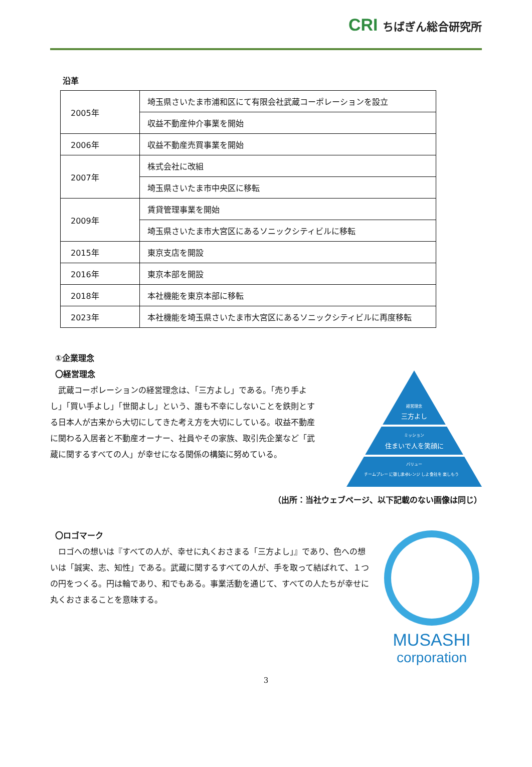CRI ちばぎん総合研究所
沿革
| 2005年 | 埼玉県さいたま市浦和区にて有限会社武蔵コーポレーションを設立 |
| | 収益不動産仲介事業を開始 |
| 2006年 | 収益不動産売買事業を開始 |
| 2007年 | 株式会社に改組 |
| | 埼玉県さいたま市中央区に移転 |
| 2009年 | 賃貸管理事業を開始 |
| | 埼玉県さいたま市大宮区にあるソニックシティビルに移転 |
| 2015年 | 東京支店を開設 |
| 2016年 | 東京本部を開設 |
| 2018年 | 本社機能を東京本部に移転 |
| 2023年 | 本社機能を埼玉県さいたま市大宮区にあるソニックシティビルに再度移転 |
①企業理念
〇経営理念
　武蔵コーポレーションの経営理念は、「三方よし」である。「売り手よし」「買い手よし」「世間よし」という、誰も不幸にしないことを鉄則とする日本人が古来から大切にしてきた考え方を大切にしている。収益不動産に関わる入居者と不動産オーナー、社員やその家族、取引先企業など「武蔵に関するすべての人」が幸せになる関係の構築に努めている。
経営理念
三方よし
ミッション
住まいで人を笑顔に
バリュー
チームプレー に徹しよう
チャレンジ しよう
会社を 楽しもう
（出所：当社ウェブページ、以下記載のない画像は同じ）
〇ロゴマーク
　ロゴへの想いは『すべての人が、幸せに丸くおさまる「三方よし」』であり、色への想いは「誠実、志、知性」である。武蔵に関するすべての人が、手を取って結ばれて、１つの円をつくる。円は輪であり、和でもある。事業活動を通じて、すべての人たちが幸せに丸くおさまることを意味する。
MUSASHI
corporation
3